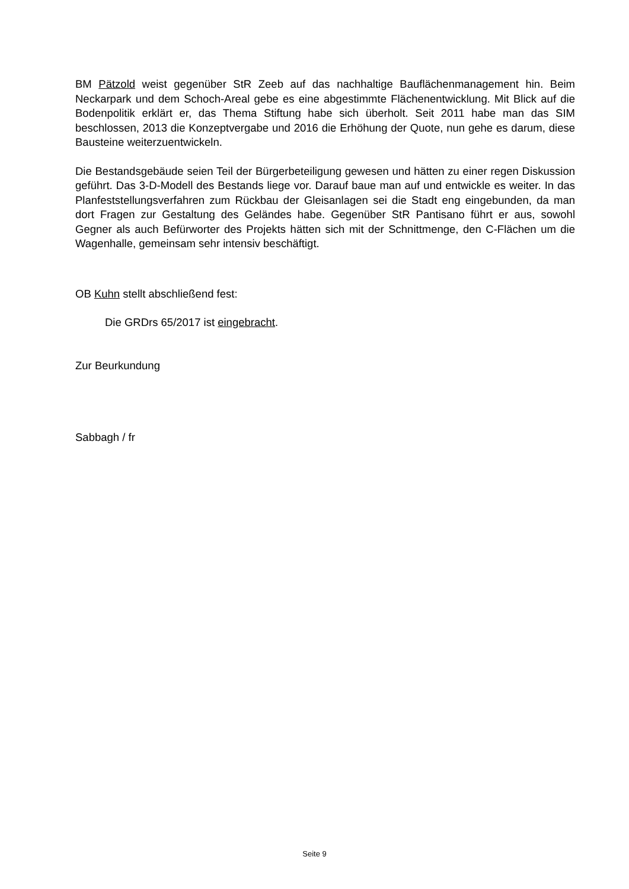BM Pätzold weist gegenüber StR Zeeb auf das nachhaltige Bauflächenmanagement hin. Beim Neckarpark und dem Schoch-Areal gebe es eine abgestimmte Flächenentwicklung. Mit Blick auf die Bodenpolitik erklärt er, das Thema Stiftung habe sich überholt. Seit 2011 habe man das SIM beschlossen, 2013 die Konzeptvergabe und 2016 die Erhöhung der Quote, nun gehe es darum, diese Bausteine weiterzuentwickeln.
Die Bestandsgebäude seien Teil der Bürgerbeteiligung gewesen und hätten zu einer regen Diskussion geführt. Das 3-D-Modell des Bestands liege vor. Darauf baue man auf und entwickle es weiter. In das Planfeststellungsverfahren zum Rückbau der Gleisanlagen sei die Stadt eng eingebunden, da man dort Fragen zur Gestaltung des Geländes habe. Gegenüber StR Pantisano führt er aus, sowohl Gegner als auch Befürworter des Projekts hätten sich mit der Schnittmenge, den C-Flächen um die Wagenhalle, gemeinsam sehr intensiv beschäftigt.
OB Kuhn stellt abschließend fest:
Die GRDrs 65/2017 ist eingebracht.
Zur Beurkundung
Sabbagh / fr
Seite 9